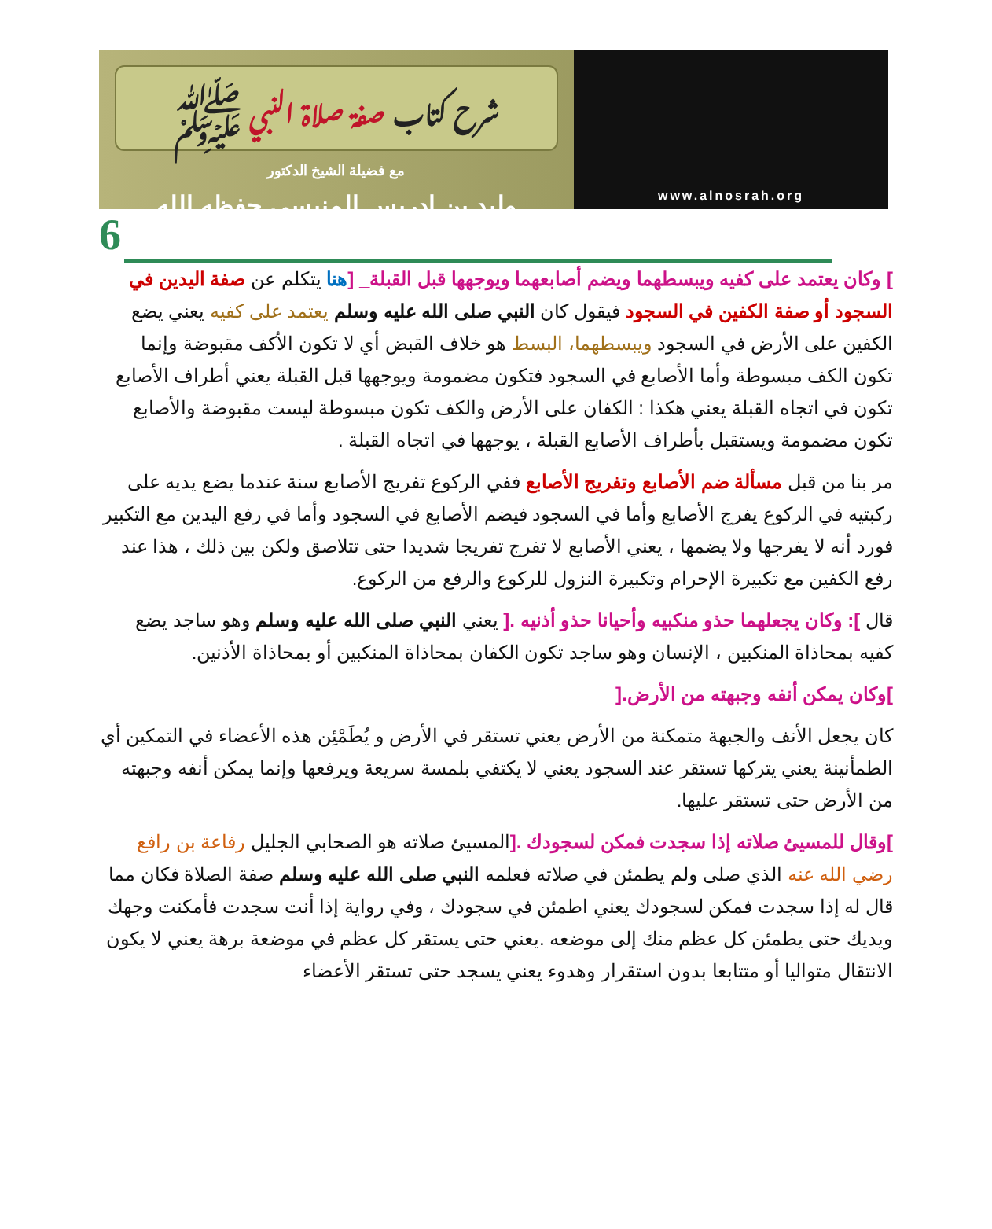شرح كتاب صفة صلاة النبي ﷺ
مع فضيلة الشيخ الدكتور
وليد بن ادريس المنيسي حفظه الله
www.alnosrah.org
6
] وكان يعتمد على كفيه ويبسطهما ويضم أصابعهما ويوجهها قبل القبلة_ [هنا يتكلم عن صفة اليدين في السجود أو صفة الكفين في السجود فيقول كان النبي صلى الله عليه وسلم يعتمد على كفيه يعني يضع الكفين على الأرض في السجود ويبسطهما، البسط هو خلاف القبض أي لا تكون الأكف مقبوضة وإنما تكون الكف مبسوطة وأما الأصابع في السجود فتكون مضمومة ويوجهها قبل القبلة يعني أطراف الأصابع تكون في اتجاه القبلة يعني هكذا : الكفان على الأرض والكف تكون مبسوطة ليست مقبوضة والأصابع تكون مضمومة ويستقبل بأطراف الأصابع القبلة ، يوجهها في اتجاه القبلة .
مر بنا من قبل مسألة ضم الأصابع وتفريج الأصابع ففي الركوع تفريج الأصابع سنة عندما يضع يديه على ركبتيه في الركوع يفرج الأصابع وأما في السجود فيضم الأصابع في السجود وأما في رفع اليدين مع التكبير فورد أنه لا يفرجها ولا يضمها ، يعني الأصابع لا تفرج تفريجا شديدا حتى تتلاصق ولكن بين ذلك ، هذا عند رفع الكفين مع تكبيرة الإحرام وتكبيرة النزول للركوع والرفع من الركوع.
قال ]: وكان يجعلهما حذو منكبيه وأحيانا حذو أذنيه .[ يعني النبي صلى الله عليه وسلم وهو ساجد يضع كفيه بمحاذاة المنكبين ، الإنسان وهو ساجد تكون الكفان بمحاذاة المنكبين أو بمحاذاة الأذنين.
]وكان يمكن أنفه وجبهته من الأرض.[
كان يجعل الأنف والجبهة متمكنة من الأرض يعني تستقر في الأرض و يُطَمْئِن هذه الأعضاء في التمكين أي الطمأنينة يعني يتركها تستقر عند السجود يعني لا يكتفي بلمسة سريعة ويرفعها وإنما يمكن أنفه وجبهته من الأرض حتى تستقر عليها.
]وقال للمسيئ صلاته إذا سجدت فمكن لسجودك .[المسيئ صلاته هو الصحابي الجليل رفاعة بن رافع رضي الله عنه الذي صلى ولم يطمئن في صلاته فعلمه النبي صلى الله عليه وسلم صفة الصلاة فكان مما قال له إذا سجدت فمكن لسجودك يعني اطمئن في سجودك ، وفي رواية إذا أنت سجدت فأمكنت وجهك ويديك حتى يطمئن كل عظم منك إلى موضعه .يعني حتى يستقر كل عظم في موضعة برهة يعني لا يكون الانتقال متواليا أو متتابعا بدون استقرار وهدوء يعني يسجد حتى تستقر الأعضاء